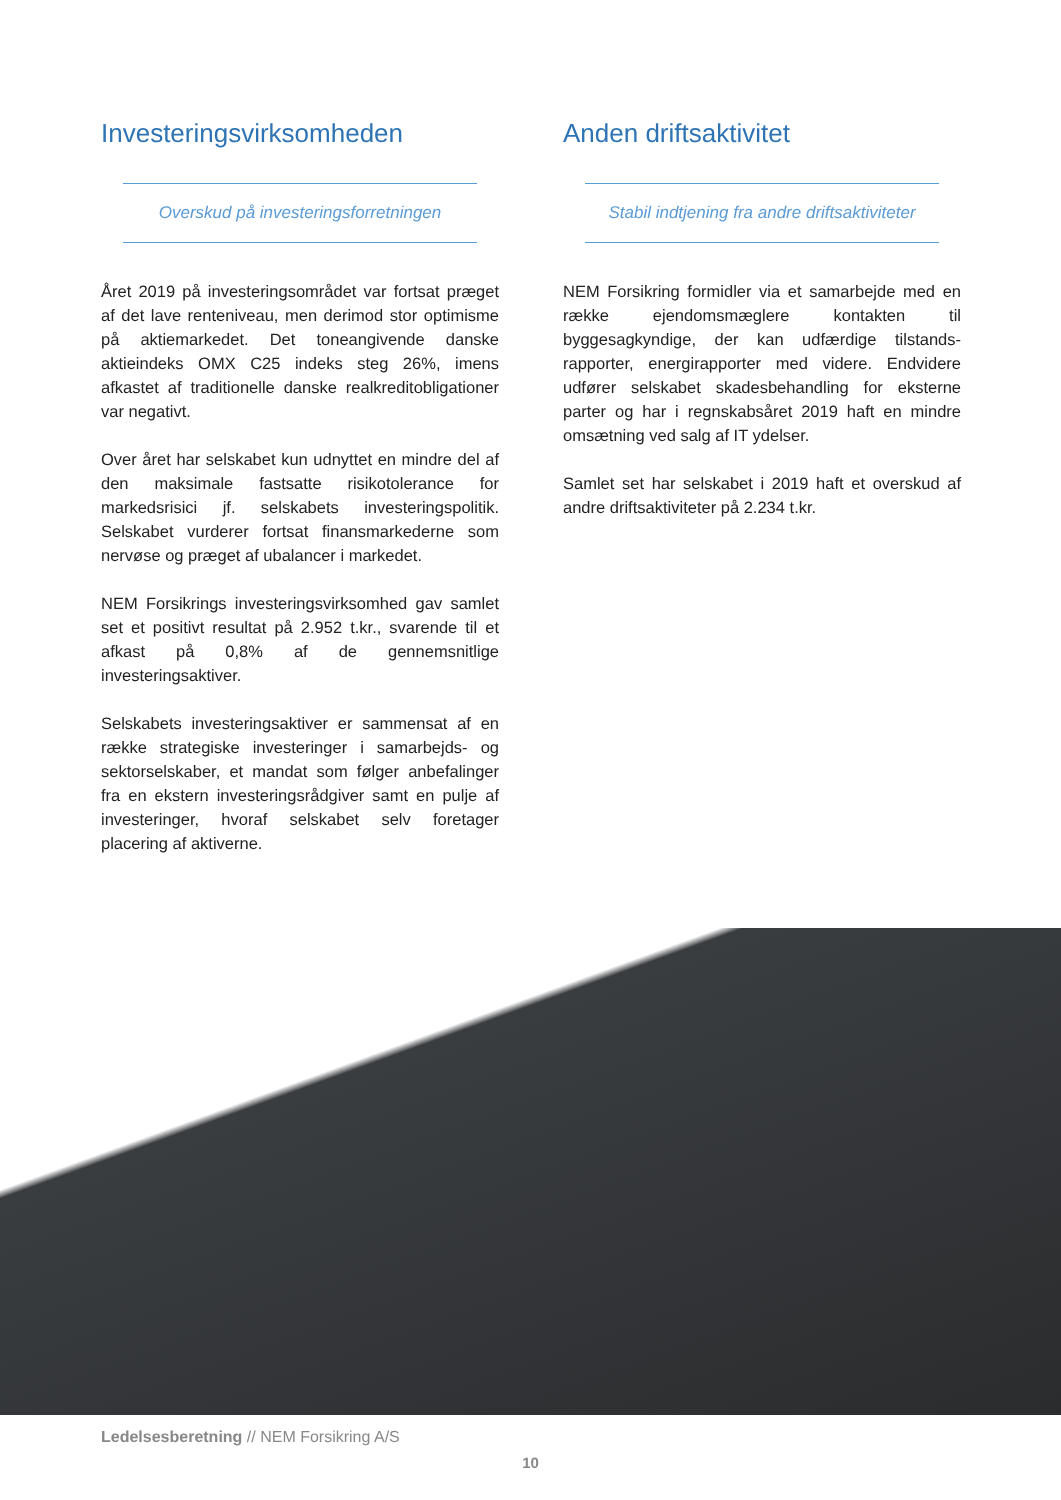Investeringsvirksomheden
Overskud på investeringsforretningen
Året 2019 på investeringsområdet var fortsat præget af det lave renteniveau, men derimod stor optimisme på aktiemarkedet. Det toneangivende danske aktieindeks OMX C25 indeks steg 26%, imens afkastet af traditionelle danske realkreditobligationer var negativt.
Over året har selskabet kun udnyttet en mindre del af den maksimale fastsatte risikotolerance for markedsrisici jf. selskabets investeringspolitik. Selskabet vurderer fortsat finansmarkederne som nervøse og præget af ubalancer i markedet.
NEM Forsikrings investeringsvirksomhed gav samlet set et positivt resultat på 2.952 t.kr., svarende til et afkast på 0,8% af de gennemsnitlige investeringsaktiver.
Selskabets investeringsaktiver er sammensat af en række strategiske investeringer i samarbejds- og sektorselskaber, et mandat som følger anbefalinger fra en ekstern investeringsrådgiver samt en pulje af investeringer, hvoraf selskabet selv foretager placering af aktiverne.
Anden driftsaktivitet
Stabil indtjening fra andre driftsaktiviteter
NEM Forsikring formidler via et samarbejde med en række ejendomsmæglere kontakten til byggesagkyndige, der kan udfærdige tilstands-rapporter, energirapporter med videre. Endvidere udfører selskabet skadesbehandling for eksterne parter og har i regnskabsåret 2019 haft en mindre omsætning ved salg af IT ydelser.
Samlet set har selskabet i 2019 haft et overskud af andre driftsaktiviteter på 2.234 t.kr.
Ledelsesberetning // NEM Forsikring A/S
10